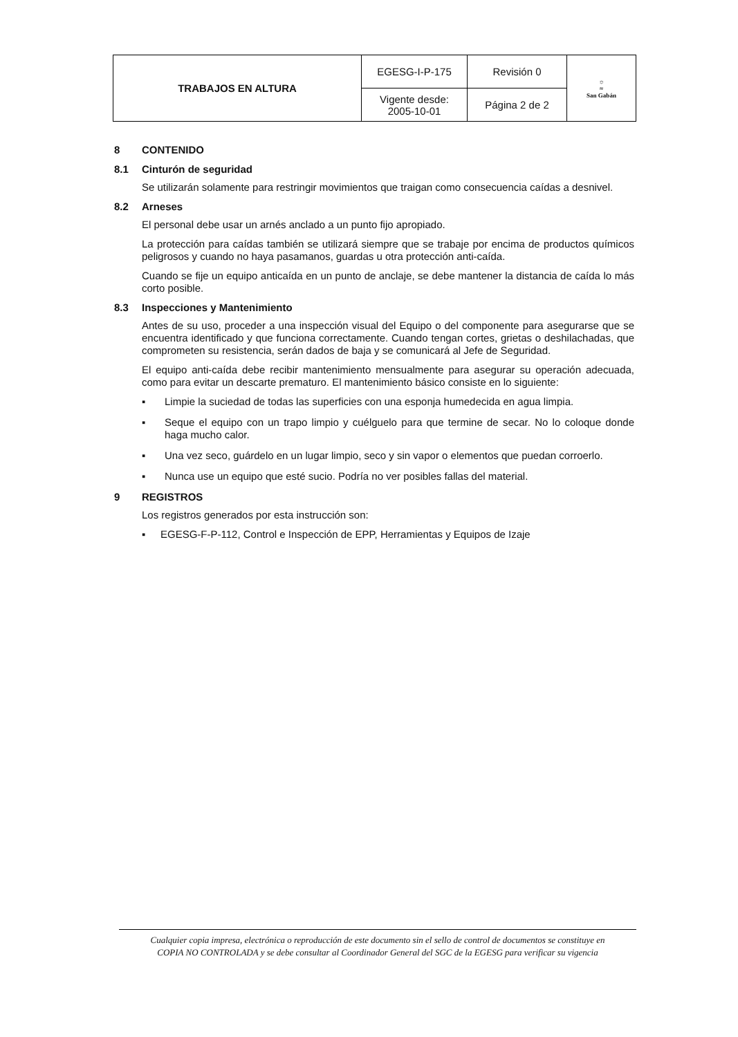| TRABAJOS EN ALTURA | EGESG-I-P-175 | Revisión 0 | ☼ ≈ San Gabán |
| | Vigente desde: 2005-10-01 | Página 2 de 2 | |
8 CONTENIDO
8.1 Cinturón de seguridad
Se utilizarán solamente para restringir movimientos que traigan como consecuencia caídas a desnivel.
8.2 Arneses
El personal debe usar un arnés anclado a un punto fijo apropiado.
La protección para caídas también se utilizará siempre que se trabaje por encima de productos químicos peligrosos y cuando no haya pasamanos, guardas u otra protección anti-caída.
Cuando se fije un equipo anticaída en un punto de anclaje, se debe mantener la distancia de caída lo más corto posible.
8.3 Inspecciones y Mantenimiento
Antes de su uso, proceder a una inspección visual del Equipo o del componente para asegurarse que se encuentra identificado y que funciona correctamente. Cuando tengan cortes, grietas o deshilachadas, que comprometen su resistencia, serán dados de baja y se comunicará al Jefe de Seguridad.
El equipo anti-caída debe recibir mantenimiento mensualmente para asegurar su operación adecuada, como para evitar un descarte prematuro. El mantenimiento básico consiste en lo siguiente:
▪ Limpie la suciedad de todas las superficies con una esponja humedecida en agua limpia.
▪ Seque el equipo con un trapo limpio y cuélguelo para que termine de secar. No lo coloque donde haga mucho calor.
▪ Una vez seco, guárdelo en un lugar limpio, seco y sin vapor o elementos que puedan corroerlo.
▪ Nunca use un equipo que esté sucio. Podría no ver posibles fallas del material.
9 REGISTROS
Los registros generados por esta instrucción son:
▪ EGESG-F-P-112, Control e Inspección de EPP, Herramientas y Equipos de Izaje
Cualquier copia impresa, electrónica o reproducción de este documento sin el sello de control de documentos se constituye en
COPIA NO CONTROLADA y se debe consultar al Coordinador General del SGC de la EGESG para verificar su vigencia